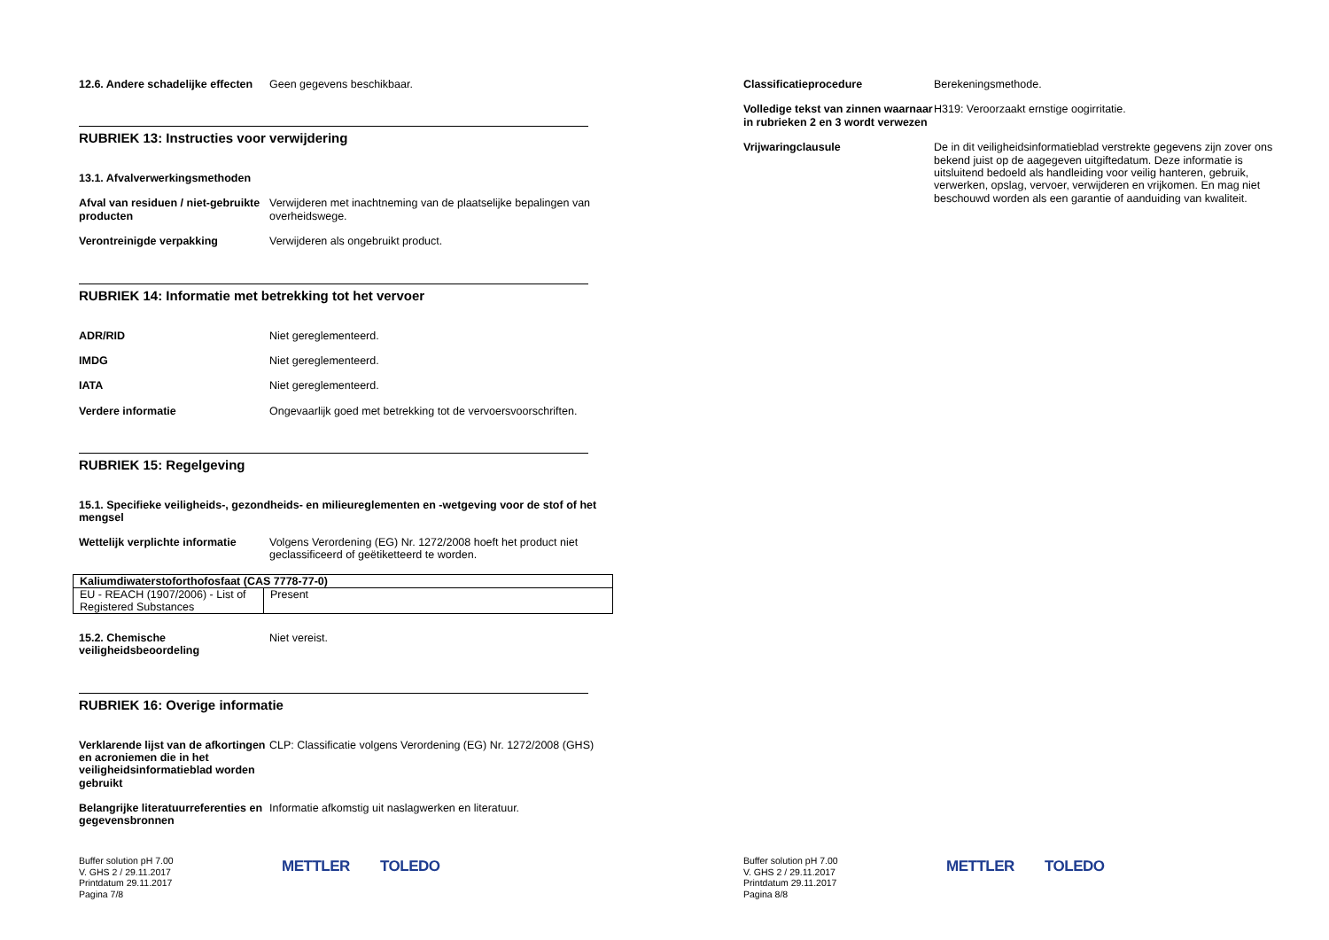12.6. Andere schadelijke effecten
Geen gegevens beschikbaar.
RUBRIEK 13: Instructies voor verwijdering
13.1. Afvalverwerkingsmethoden
Afval van residuen / niet-gebruikte producten
Verwijderen met inachtneming van de plaatselijke bepalingen van overheidswege.
Verontreinigde verpakking Verwijderen als ongebruikt product.
RUBRIEK 14: Informatie met betrekking tot het vervoer
ADR/RID Niet gereglementeerd.
IMDG Niet gereglementeerd.
IATA Niet gereglementeerd.
Verdere informatie Ongevaarlijk goed met betrekking tot de vervoersvoorschriften.
RUBRIEK 15: Regelgeving
15.1. Specifieke veiligheids-, gezondheids- en milieureglementen en -wetgeving voor de stof of het mengsel
Wettelijk verplichte informatie
Volgens Verordening (EG) Nr. 1272/2008 hoeft het product niet geclassificeerd of geëtiketteerd te worden.
| Kaliumdiwaterstoforthofosfaat (CAS 7778-77-0) | |
| --- | --- |
| EU - REACH (1907/2006) - List of Registered Substances | Present |
15.2. Chemische veiligheidsbeoordeling
Niet vereist.
RUBRIEK 16: Overige informatie
Verklarende lijst van de afkortingen en acroniemen die in het veiligheidsinformatieblad worden gebruikt
CLP: Classificatie volgens Verordening (EG) Nr. 1272/2008 (GHS)
Belangrijke literatuurreferenties en gegevensbronnen
Informatie afkomstig uit naslagwerken en literatuur.
Buffer solution pH 7.00
V. GHS 2 / 29.11.2017
Printdatum 29.11.2017
Pagina 7/8
METTLER TOLEDO
Classificatieprocedure Berekeningsmethode.
Volledige tekst van zinnen waarnaar in rubrieken 2 en 3 wordt verwezen
H319: Veroorzaakt ernstige oogirritatie.
Vrijwaringclausule De in dit veiligheidsinformatieblad verstrekte gegevens zijn zover ons bekend juist op de aagegeven uitgiftedatum. Deze informatie is uitsluitend bedoeld als handleiding voor veilig hanteren, gebruik, verwerken, opslag, vervoer, verwijderen en vrijkomen. En mag niet beschouwd worden als een garantie of aanduiding van kwaliteit.
Buffer solution pH 7.00
V. GHS 2 / 29.11.2017
Printdatum 29.11.2017
Pagina 8/8
METTLER TOLEDO